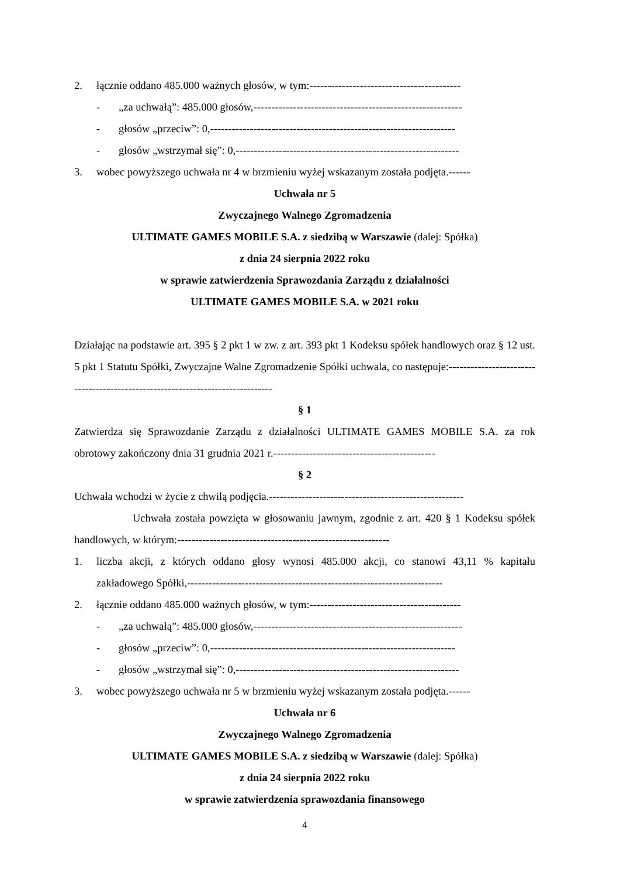2. łącznie oddano 485.000 ważnych głosów, w tym:------------------------------------------
- „za uchwałą”: 485.000 głosów,----------------------------------------------------------
- głosów „przeciw”: 0,--------------------------------------------------------------------
- głosów „wstrzymał się”: 0,--------------------------------------------------------------
3. wobec powyższego uchwała nr 4 w brzmieniu wyżej wskazanym została podjęta.------
Uchwała nr 5
Zwyczajnego Walnego Zgromadzenia
ULTIMATE GAMES MOBILE S.A. z siedzibą w Warszawie (dalej: Spółka)
z dnia 24 sierpnia 2022 roku
w sprawie zatwierdzenia Sprawozdania Zarządu z działalności
ULTIMATE GAMES MOBILE S.A. w 2021 roku
Działając na podstawie art. 395 § 2 pkt 1 w zw. z art. 393 pkt 1 Kodeksu spółek handlowych oraz § 12 ust. 5 pkt 1 Statutu Spółki, Zwyczajne Walne Zgromadzenie Spółki uchwala, co następuje:-------------------------------------------------------------------------------
§ 1
Zatwierdza się Sprawozdanie Zarządu z działalności ULTIMATE GAMES MOBILE S.A. za rok obrotowy zakończony dnia 31 grudnia 2021 r.---------------------------------------------
§ 2
Uchwała wchodzi w życie z chwilą podjęcia.------------------------------------------------------
Uchwała została powzięta w głosowaniu jawnym, zgodnie z art. 420 § 1 Kodeksu spółek handlowych, w którym:-----------------------------------------------------------
1. liczba akcji, z których oddano głosy wynosi 485.000 akcji, co stanowi 43,11 % kapitału zakładowego Spółki,-----------------------------------------------------------------------
2. łącznie oddano 485.000 ważnych głosów, w tym:------------------------------------------
- „za uchwałą”: 485.000 głosów,----------------------------------------------------------
- głosów „przeciw”: 0,--------------------------------------------------------------------
- głosów „wstrzymał się”: 0,--------------------------------------------------------------
3. wobec powyższego uchwała nr 5 w brzmieniu wyżej wskazanym została podjęta.------
Uchwała nr 6
Zwyczajnego Walnego Zgromadzenia
ULTIMATE GAMES MOBILE S.A. z siedzibą w Warszawie (dalej: Spółka)
z dnia 24 sierpnia 2022 roku
w sprawie zatwierdzenia sprawozdania finansowego
4